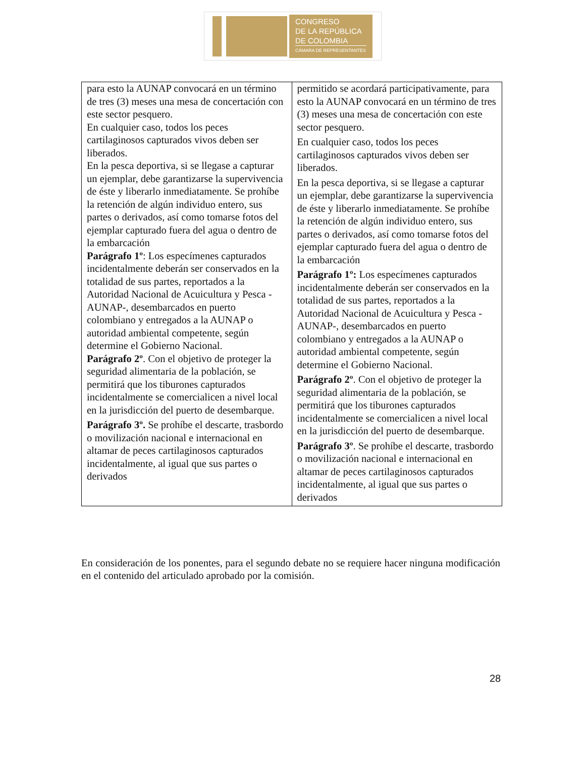CONGRESO
DE LA REPÚBLICA
DE COLOMBIA
CÁMARA DE REPRESENTANTES
| para esto la AUNAP convocará en un término de tres (3) meses una mesa de concertación con este sector pesquero. En cualquier caso, todos los peces cartilaginosos capturados vivos deben ser liberados. En la pesca deportiva, si se llegase a capturar un ejemplar, debe garantizarse la supervivencia de éste y liberarlo inmediatamente. Se prohíbe la retención de algún individuo entero, sus partes o derivados, así como tomarse fotos del ejemplar capturado fuera del agua o dentro de la embarcación Parágrafo 1º : Los especímenes capturados incidentalmente deberán ser conservados en la totalidad de sus partes, reportados a la Autoridad Nacional de Acuicultura y Pesca - AUNAP-, desembarcados en puerto colombiano y entregados a la AUNAP o autoridad ambiental competente, según determine el Gobierno Nacional. Parágrafo 2º . Con el objetivo de proteger la seguridad alimentaria de la población, se permitirá que los tiburones capturados incidentalmente se comercialicen a nivel local en la jurisdicción del puerto de desembarque. Parágrafo 3º. Se prohíbe el descarte, trasbordo o movilización nacional e internacional en altamar de peces cartilaginosos capturados incidentalmente, al igual que sus partes o derivados | permitido se acordará participativamente, para esto la AUNAP convocará en un término de tres (3) meses una mesa de concertación con este sector pesquero. En cualquier caso, todos los peces cartilaginosos capturados vivos deben ser liberados. En la pesca deportiva, si se llegase a capturar un ejemplar, debe garantizarse la supervivencia de éste y liberarlo inmediatamente. Se prohíbe la retención de algún individuo entero, sus partes o derivados, así como tomarse fotos del ejemplar capturado fuera del agua o dentro de la embarcación Parágrafo 1º: Los especímenes capturados incidentalmente deberán ser conservados en la totalidad de sus partes, reportados a la Autoridad Nacional de Acuicultura y Pesca - AUNAP-, desembarcados en puerto colombiano y entregados a la AUNAP o autoridad ambiental competente, según determine el Gobierno Nacional. Parágrafo 2º . Con el objetivo de proteger la seguridad alimentaria de la población, se permitirá que los tiburones capturados incidentalmente se comercialicen a nivel local en la jurisdicción del puerto de desembarque. Parágrafo 3º . Se prohíbe el descarte, trasbordo o movilización nacional e internacional en altamar de peces cartilaginosos capturados incidentalmente, al igual que sus partes o derivados |
En consideración de los ponentes, para el segundo debate no se requiere hacer ninguna modificación en el contenido del articulado aprobado por la comisión.
28